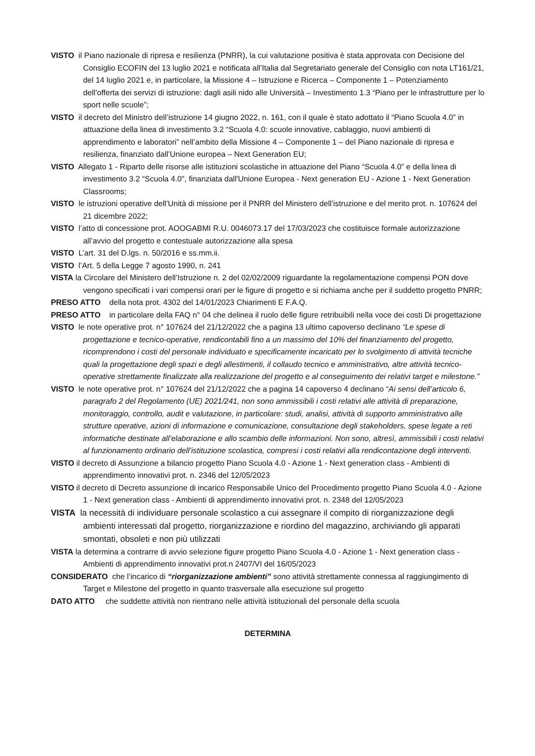VISTO il Piano nazionale di ripresa e resilienza (PNRR), la cui valutazione positiva è stata approvata con Decisione del Consiglio ECOFIN del 13 luglio 2021 e notificata all’Italia dal Segretariato generale del Consiglio con nota LT161/21, del 14 luglio 2021 e, in particolare, la Missione 4 – Istruzione e Ricerca – Componente 1 – Potenziamento dell’offerta dei servizi di istruzione: dagli asili nido alle Università – Investimento 1.3 “Piano per le infrastrutture per lo sport nelle scuole”;
VISTO il decreto del Ministro dell’istruzione 14 giugno 2022, n. 161, con il quale è stato adottato il “Piano Scuola 4.0” in attuazione della linea di investimento 3.2 “Scuola 4.0: scuole innovative, cablaggio, nuovi ambienti di apprendimento e laboratori” nell’ambito della Missione 4 – Componente 1 – del Piano nazionale di ripresa e resilienza, finanziato dall’Unione europea – Next Generation EU;
VISTO Allegato 1 - Riparto delle risorse alle istituzioni scolastiche in attuazione del Piano “Scuola 4.0” e della linea di investimento 3.2 “Scuola 4.0", finanziata dall'Unione Europea - Next generation EU - Azione 1 - Next Generation Classrooms;
VISTO le istruzioni operative dell’Unità di missione per il PNRR del Ministero dell’istruzione e del merito prot. n. 107624 del 21 dicembre 2022;
VISTO l’atto di concessione prot. AOOGABMI R.U. 0046073.17 del 17/03/2023 che costituisce formale autorizzazione all’avvio del progetto e contestuale autorizzazione alla spesa
VISTO L’art. 31 del D.lgs. n. 50/2016 e ss.mm.ii.
VISTO l’Art. 5 della Legge 7 agosto 1990, n. 241
VISTA la Circolare del Ministero dell’Istruzione n. 2 del 02/02/2009 riguardante la regolamentazione compensi PON dove vengono specificati i vari compensi orari per le figure di progetto e si richiama anche per il suddetto progetto PNRR;
PRESO ATTO della nota prot. 4302 del 14/01/2023 Chiarimenti E F.A.Q.
PRESO ATTO in particolare della FAQ n° 04 che delinea il ruolo delle figure retribuibili nella voce dei costi Di progettazione
VISTO le note operative prot. n° 107624 del 21/12/2022 che a pagina 13 ultimo capoverso declinano “Le spese di progettazione e tecnico-operative, rendicontabili fino a un massimo del 10% del finanziamento del progetto, ricomprendono i costi del personale individuato e specificamente incaricato per lo svolgimento di attività tecniche quali la progettazione degli spazi e degli allestimenti, il collaudo tecnico e amministrativo, altre attività tecnico-operative strettamente finalizzate alla realizzazione del progetto e al conseguimento dei relativi target e milestone.”
VISTO le note operative prot. n° 107624 del 21/12/2022 che a pagina 14 capoverso 4 declinano “Ai sensi dell’articolo 6, paragrafo 2 del Regolamento (UE) 2021/241, non sono ammissibili i costi relativi alle attività di preparazione, monitoraggio, controllo, audit e valutazione, in particolare: studi, analisi, attività di supporto amministrativo alle strutture operative, azioni di informazione e comunicazione, consultazione degli stakeholders, spese legate a reti informatiche destinate all’elaborazione e allo scambio delle informazioni. Non sono, altresì, ammissibili i costi relativi al funzionamento ordinario dell’istituzione scolastica, compresi i costi relativi alla rendicontazione degli interventi.
VISTO il decreto di Assunzione a bilancio progetto Piano Scuola 4.0 - Azione 1 - Next generation class - Ambienti di apprendimento innovativi prot. n. 2346 del 12/05/2023
VISTO il decreto di Decreto assunzione di incarico Responsabile Unico del Procedimento progetto Piano Scuola 4.0 - Azione 1 - Next generation class - Ambienti di apprendimento innovativi prot. n. 2348 del 12/05/2023
VISTA la necessità di individuare personale scolastico a cui assegnare il compito di riorganizzazione degli ambienti interessati dal progetto, riorganizzazione e riordino del magazzino, archiviando gli apparati smontati, obsoleti e non più utilizzati
VISTA la determina a contrarre di avvio selezione figure progetto Piano Scuola 4.0 - Azione 1 - Next generation class - Ambienti di apprendimento innovativi prot.n 2407/VI del 16/05/2023
CONSIDERATO che l’incarico di “riorganizzazione ambienti” sono attività strettamente connessa al raggiungimento di Target e Milestone del progetto in quanto trasversale alla esecuzione sul progetto
DATO ATTO che suddette attività non rientrano nelle attività istituzionali del personale della scuola
DETERMINA